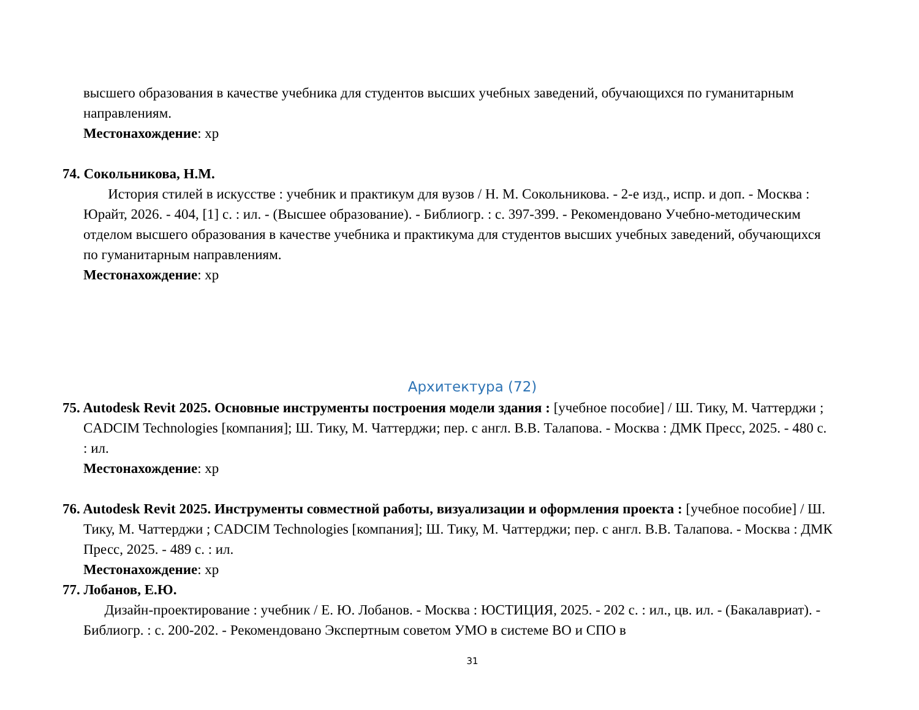высшего образования в качестве учебника для студентов высших учебных заведений, обучающихся по гуманитарным направлениям.
Местонахождение: хр
74. Сокольникова, Н.М.
История стилей в искусстве : учебник и практикум для вузов / Н. М. Сокольникова. - 2-е изд., испр. и доп. - Москва : Юрайт, 2026. - 404, [1] с. : ил. - (Высшее образование). - Библиогр. : с. 397-399. - Рекомендовано Учебно-методическим отделом высшего образования в качестве учебника и практикума для студентов высших учебных заведений, обучающихся по гуманитарным направлениям.
Местонахождение: хр
Архитектура (72)
75. Autodesk Revit 2025. Основные инструменты построения модели здания : [учебное пособие] / Ш. Тику, М. Чаттерджи ; CADCIM Technologies [компания]; Ш. Тику, М. Чаттерджи; пер. с англ. В.В. Талапова. - Москва : ДМК Пресс, 2025. - 480 с. : ил.
Местонахождение: хр
76. Autodesk Revit 2025. Инструменты совместной работы, визуализации и оформления проекта : [учебное пособие] / Ш. Тику, М. Чаттерджи ; CADCIM Technologies [компания]; Ш. Тику, М. Чаттерджи; пер. с англ. В.В. Талапова. - Москва : ДМК Пресс, 2025. - 489 с. : ил.
Местонахождение: хр
77. Лобанов, Е.Ю.
Дизайн-проектирование : учебник / Е. Ю. Лобанов. - Москва : ЮСТИЦИЯ, 2025. - 202 с. : ил., цв. ил. - (Бакалавриат). - Библиогр. : с. 200-202. - Рекомендовано Экспертным советом УМО в системе ВО и СПО в
31